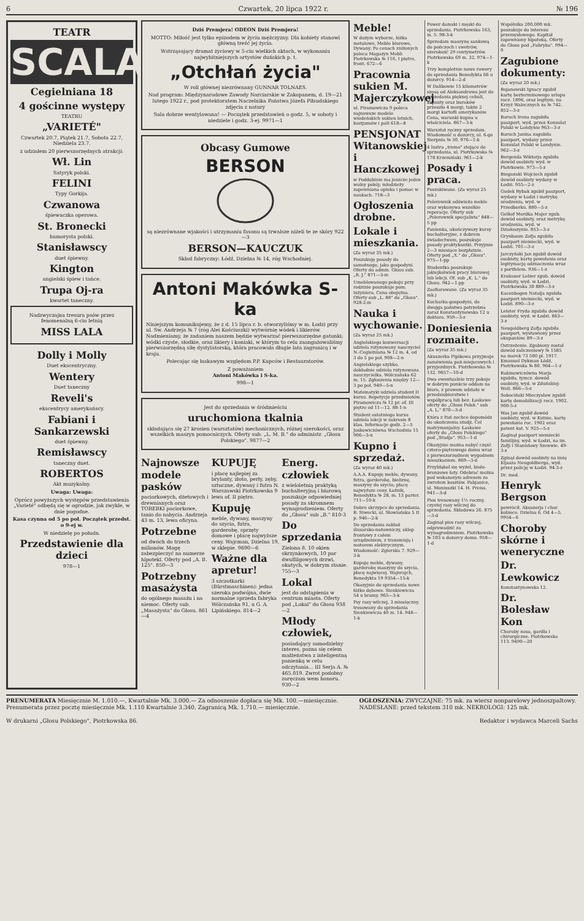6 Czwartek, 20 lipca 1922 r. № 196
TEATR
SCALA
Cegielniana 18
4 gościnne występy
TEATRU
„VARIETÉ"
Czwartek 20.7, Piątek 21.7, Sobota 22.7, Niedziela 23.7.
z udziałem 20 pierwszorzędnych atrakcji:
Wł. Lin
Satyryk polski.
FELINI
Typy Gorkija.
Czwanowa
śpiewaczka operowa.
St. Bronecki
humorysta polski.
Stanisławscy
duet śpiewny.
Kington
angielski śpiew i tańce.
Trupa Oj-ra
kwartet taneczny.
Nadzwyczajna tresura psów przez fenomenalną 6-cio letnią
MISS LALA
Dolly i Molly
Duet ekscentryczny.
Wentery
Duet taneczny
Reveli's
ekscentrycy amerykańscy.
Fabiani i Sankarzewski
duet śpiewny.
Remisławscy
taneczny duet.
ROBERTOS
Akt muzykalny.
Uwaga: Uwaga:
Oprócz powyższych występów przedstawienia „Varieté" odbędą się w ogrodzie, jak zwykle, w dnie pogodne.
Kasa czynna od 5 po poł. Początek przedst. o 9-ej w.
W niedzielę po połudn.
Przedstawienie dla dzieci
978—1
Dziś Premjera! ODEON Dziś Premjera!
MOTTO: Miłość jest tylko epizodem w życiu mężczyzny. Dla kobiety stanowi główną treść jej życia.
Wstrząsający dramat życiowy w 5-ciu wielkich aktach, w wykonaniu najwybitniejszych artystów duńskich p. t.
„Otchłań życia"
W roli głównej niezrównany GUNNAR TOLNAES.
Nad program: Międzynarodowe Zawody Narciarskie w Zakopanem, d. 19—21 lutego 1922 r., pod protektoratem Naczelnika Państwa Józefa Piłsudskiego zdjęcia z natury
Sala dobrze wentylowana! — Początek przedstawień o godz. 5, w soboty i niedziele i godz. 3-ej. 9971—1
Obcasy Gumowe
BERSON
są niezrównane wjakości i utrzymaniu fasonu są trwalsze niżeli te ze skóry 922—3
BERSON—KAUCZUK
Skład fabryczny: Łódź, Dzielna № 14, róg Wschodniej.
Antoni Makówka S-ka
Niniejszym komunikujemy, że z d. 15 lipca r. b. otworzyliśmy w m. Łodzi przy ul. Sw. Andrzeja № 7 (róg Alei Kościuszki) wytwórnię wódek i likierów. Nadmieniamy, że zadaniem naszem będzie wytwarzać pierwszorzędne gatunki; wódki czyste, słodkie, oraz likiery i koniaki, w którym to celu zaangażowaliśmy pierwszorzędną siłę dystylatorską, która pracowała długie lata zagranicą i w kraju.
Polecając się łaskawym względom P.P. Kupców i Restauratorów.
Z poważaniem
Antoni Makówka i S-ka.
998—1
Jest do sprzedania w śródmieściu
uruchomiona tkalnia
składająca się 27 krosien (warsztatów) mechanicznych, różnej szerokości, oraz wszelkich maszyn pomocniczych. Oferty sub. „L. M. B." do administr. „Głosu Polskiego". 9877—2
Najnowsze modele pasków
paciorkowych, dżetowych i drewnianych oraz TOREBKI paciorkowe, tanio do nabycia. Andrzeja 43 m. 13, lewa oficyna.
Potrzebne
od dwóch do trzech milionów. Mogę zabezpieczyć na numerze hipotekl. Oferty pod „A. B. 125". 850—3
Potrzebny masażysta
do ogólnego masażu i na niemoc. Oferty sub. „Masażysta" do Głosu. 861—4
KUPUJĘ
i płacę najlepiej za brylanty, złoto, perły, zęby, sztuczne, dywany i futra N. Warszawski Piotrkowska 9 lewa of. II piętro.
Kupuję
meble, dywany, maszyny do szycia, futra, garderobę, sprzęty domowe i płacę najwyższe ceny. Wajcman, Dzielna 19, w sklepie. 9690—6
Ważne dla apretur!
3 szczotkarki (Bürstmaschinen): jedna szeroka podwójna, dwie normalne sprzeda fabryka Wólczańska 91, u G. A. Lipińskiego. 814—2
Energ. człowiek
z wieloletnią praktyką buchalteryjną i biurową poszukuje odpowiedniej posady za skromnem wynagrodzeniem. Oferty do „Głosu" sub „B." 810-3
Do sprzedania
Zielona 8. 10 okien skrzynkowych, 10 par dwuflilgowych drzwi, okutych, w dobrym stanie. 755—3
Lokal
jest do odstąpienia w centrum miasta. Oferty pod „Lokal" do Głosu 938—2
Młody człowiek,
posiadający samodzielny interes, pozna się celem małżeństwa z inteligentną panienką w celu odczytania... III Serja A. № 465.819. Zwrot podobny zaręczam wem honoru. 930—2
Meble!
W dużym wyborze, łóżka metalowe, Meble biurowe, Dywany. Po cenach zniżonych poleca Magazyn Mebli Piotrkowska № 116, I piętro, front. 672—6
Pracownia sukien M. Majerczykowej
ul. Piramowicza 9 poleca najnowsze modele wiedeńskich sukien letnich, kostjumów i palt 618—8
PENSJONAT Witanowskiej i Hanczkowej
w Poddębinie ma jeszcze jeden wolny pokój; młodzieży zapewniona opieka i pomoc w naukach. 718—3
Ogłoszenia drobne.
Lokale i mieszkania.
(Za wyraz 35 mk.)
Poszukuję posady do samotnego, jako gospodyni. Oferty do admin. Głosu sub. „R. J." 871—3-m
Umeblowanego pokoju przy rodzinie poszukuje pom. inżyniera. Cena obojętna. Oferty sub „L. 88" do „Głosu". 928-2-m
Nauka i wychowanie.
(Za wyraz 25 mk.)
Angielskiego konwersacji udziela rutynowany nauczyciel N.-Cegielniana № 12 m. 4, od 3 do 5 po poł. 908—2-n
Angielskiego szybko, dokładnie udziela rutynowana nauczycielka. Wólczańska 62 m. 15. Zgłoszenia między 12—3 po poł. 949—5-n
Matematyki udziela student II kursu. Repetycje przedmiotów. Piramowicza № 12 pr. of. III piętro od 11—12. 88-1-n
Student ostatniego kursu udziela lekcji w zakresie 8 klas. Informacje godz. 2—5 Joskowiczówna Wschodnia 15 906—3-n
Kupno i sprzedaż.
(Za wyraz 40 mk.)
A.A.A. Kupuję meble, dywany, futra, garderobę, bieliznę, maszyny do szycia; płacę najwyższe ceny. Łaźnik, Benedykta № 28, m. 13 parter. 711—10-k
Dobre skrzypce do sprzedania. B. Siwecki, ul. Słowiańska 5 II p. 946—2-k
Do sprzedania zakład ślusarsko-nożowniczy, sklep frontowy z całem urządzeniem, z transmisją i motorem elektrycznym. Wiadomość: Zgierska 7. 929—3-k
Kupuję meble, dywany, garderobę maszyny do szycia, płacę najwięcej. Wajnrajch, Benedykta 19 9354—15-k
Okazyjnie do sprzedania nowe łóżko dębowe. Sienkiewicza 54 u bramy. 965—3-k
Psy rasy wilczej, 3 miesięczny, tresowany do sprzedania Sienkiewicza 40 m. 14. 948—1-k
Power damski i męski do sprzedania. Piotrkowska 163, m. 5. 98-3-k
Sprzedam maszynę sankową do pończoch i swetrów, szerokość 29 centymetrów. Piotrkowska 69 m. 32. 974—1-k
Trzy kompletnie nowe rowery do sprzedania Benedykta 66 u dozorcy. 914—2-d
W Dalikowie 15 kilometrów szosą od Aleksandrowa jest do sprzedania pięknej cebuli, kapusty oraz buraków przeszło 4 morgi, także 2 morgi kartofli amerykanów. Cena, warunki kupna u właściciela. 867—3-k
Warsztat ręczny sprzedam. Wiadomość u dozorcy, ul. 6-go Sierpnia № 30. 976—1-k
4 lustra „tremo" stojące do sprzedania, ul. Piotrkowska № 178 Krzemiński. 961—2-k
Posady i praca.
Poszukiwane. (Za wyraz 25 mk.)
Polerownik odświeża meble oraz wykonywa wszelkie reperacje. Oferty sub „Polerownik specjalista" 848—5 pp
Panienka, ukończywszy kursy buchalteryjne, z dobrem świadectwem, poszukuje posady praktykantki. Przyjmie 2—3 miesiące bezpłatnie. Oferty pod „X." do „Głosu". 975—1-pp
Studentka poszukuje jakiejkolwiek pracy biurowej lub lekcji. Of. sub „K. L." do Głosu. 942—1-pp
Zaofiarowane. (Za wyraz 35 mk.)
Kucharka-gospodyni, do dwojga państwa potrzebna zaraz Konstantynowska 12 u doktora. 959—3-z
Doniesienia rozmaite.
(Za wyraz 35 mk.)
Akuszerka Pipikowa przyjmuje zamówienia pań miejscowych i przyjezdnych. Piotrkowska № 132. 9657—10-d
Dwa ewentualnie trzy pokoje w dobrym punkcie oddam na biuro, z prawem udziału w przedsiębiorstwie i współpracą lub bez. Łaskawe oferty do „Głosu Polsk." sub „A. L." 870—3-d
Która z Pań zechce dopomódz do ukończenia studji. Cel matrymonjalny. Łaskawe oferty do „Głosu Polskiego" pod „Studja". 953—1-d
Okazyjnie można nabyć część cztero-piętrowego domu wraz z pierwszorzędnem wygodnem mieszkaniem. 869—3-d
Przybłąkał się wyżeł, biało-bronzowe łaty. Odebrać można pod wskazanym adresem za zwrotem kosztów. Pabjanice, ul. Moniuszki 14. H. Preiss. 941—3-d
Pies tresowany 1½ roczny, czystej rasy wilczej do sprzedania. Składowa 26. 875—3-d
Zaginął pies rasy wilczej, odprowadzić za wynagrodzeniem. Piotrkowska № 103 u dozorcy domu. 958—1-d
Wspólnika 200,000 mk. poszukuje do interesu przemysłowego. Kapitał zapewniony hipoteką. Oferty do Głosu pod „Fabryka". 994—0
Zagubione dokumenty:
(Za wyraz 20 mk.)
Bojanowski Ignacy zgubił kartę bezterminowego urlopu rocz. 1896, oraz legitym. na Krzyż Walecznych za № 742. 852—3-z
Baruch Irena zagubiła paszport, wyd. przez Konsulat Polski w Londynie 963—3-z
Baruch Janina zagubiła paszport, wydany przez Konsulat Polski w Londynie. 962—3-z
Bergenda Wiktorja zgubiła dowód osobisty wyd. w Piotrkowie. 973—5-z
Bieganski Wojciech zgubił dowód osobisty wydany w Łodzi. 955—2-z
Gudek Rybak zgubił paszport, wydany w Łodzi i metrykę urodzenia, wyd. w Przedborku. 880—5-z
Gelkof Mordka Majer zgub. dowód osobisty, oraz metrykę urodzenia, wyd. w Działoszynie. 853—3-z
Grynbaum Zofja zgubiła paszport niemiecki, wyd. w Łodzi. 701—3-z
Jarczyński Jan zgubił dowód osobisty, kartę powołania oraz legitymację odznaczenia wraz z portfelem. 936—1-z
Krakauer Lelzer zgub. dowód osobisty, wyd. w Łodzi. Piotrkowska 30 889—3-z
Kacenbogen Natalja zgubiła paszport niemiecki, wyd. w Łodzi. 890—3-z
Leister Fryda zgubiła dowód osobisty, wyd. w Łodzi. 863—3-z
Neugoldberg Zofja zgubiła paszport, wystawiony przez okupantów. 89—3-z
Ostrzeżenie. Zgubiony został dowód zaliczeniowy № 1585 na marek 73 500 pl. 1917. Emanuel Dykman Łódź, Piotrkowska № 80. 964—1-z
Rabinowiczówna Marja zgubiła, tymcz. dowód osobisty, wyd. w Zduńskiej-Woli. 866—5-z
Sobociński Mieczysław zgubił kartę demobilizacji rocz. 1902. 900-5-z
Was Jan zgubił dowód osobisty, wyd. w Kutnie, kartę powołania roc. 1902 oraz patent kat. V. 925—5-z
Zaginął paszport niemiecki familijny, wyd. w Łodzi, na im. Zofji i Stanisławy Szenwie. 49-3-z
Zginął dowód osobisty na imię Eljasza Neugoldberga, wyd. przez policję w Łodzi. 94-3-z
Dr. med.
Henryk Bergson
powrócił. Akuszerja i chor. kobiece. Dzielna 6. Od 4—5. 9954—6
Choroby skórne i weneryczne
Dr. Lewkowicz
Konstantynowska 12.
Dr. Bolesław Kon
Choroby nosa, gardła i chirurgiczne. Piotrkowska 113. 9490—20
PRENUMERATA Miesięcznie M. 1.010.—, Kwartalnie Mk. 3.000.— Za odnoszenie dopłaca się Mk. 100.—miesięcznie. Prenumerata przez pocztę miesięcznie Mk. 1.110 Kwartalnie 3.340. Zagranicą Mk. 1.710.— miesięcznie. OGŁOSZENIA: ZWYCZAJNE: 75 mk. za wiersz nonparelowy jednoszpaltowy. NADESŁANE: przed tekstem 310 mk. NEKROLOGI: 125 mk.
W drukarni „Głosu Polskiego", Piotrkowska 86. Redaktor i wydawca Marceli Sachs